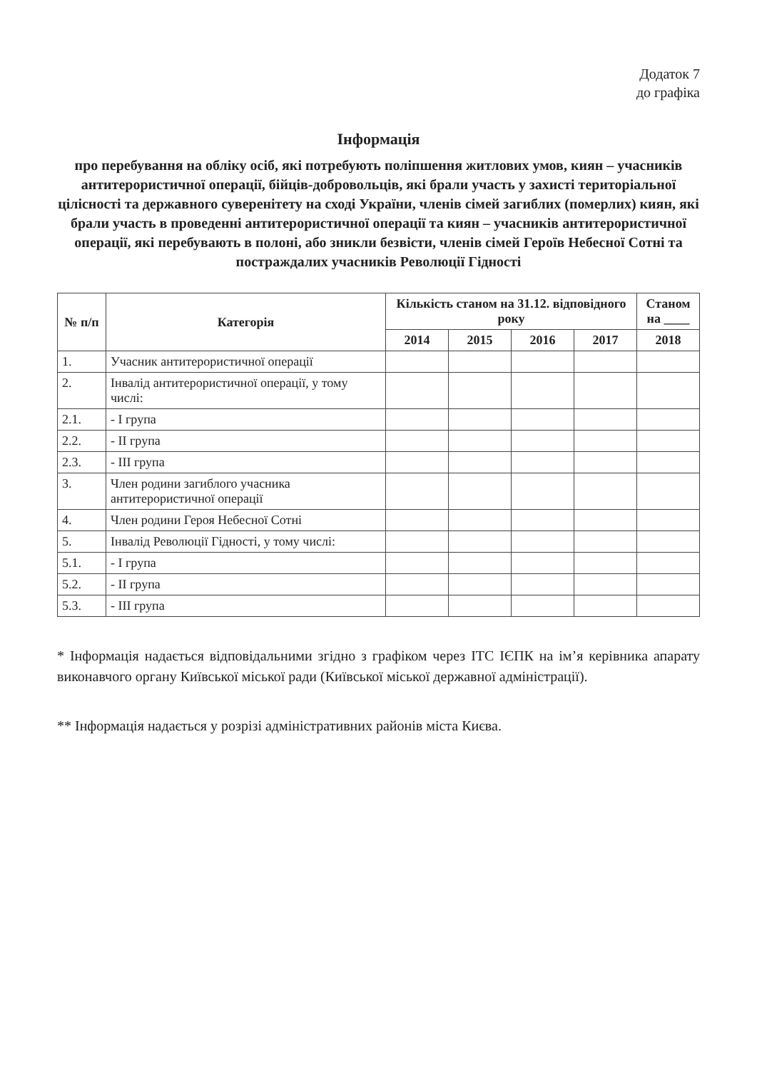Додаток 7
до графіка
Інформація
про перебування на обліку осіб, які потребують поліпшення житлових умов, киян – учасників антитерористичної операції, бійців-добровольців, які брали участь у захисті територіальної цілісності та державного суверенітету на сході України, членів сімей загиблих (померлих) киян, які брали участь в проведенні антитерористичної операції та киян – учасників антитерористичної операції, які перебувають в полоні, або зникли безвісти, членів сімей Героїв Небесної Сотні та постраждалих учасників Революції Гідності
| № п/п | Категорія | Кількість станом на 31.12. відповідного року | | | | Станом на ____ |
| --- | --- | --- | --- | --- | --- | --- |
| | | 2014 | 2015 | 2016 | 2017 | 2018 |
| 1. | Учасник антитерористичної операції | | | | | |
| 2. | Інвалід антитерористичної операції, у тому числі: | | | | | |
| 2.1. | - І група | | | | | |
| 2.2. | - ІІ група | | | | | |
| 2.3. | - ІІІ група | | | | | |
| 3. | Член родини загиблого учасника антитерористичної операції | | | | | |
| 4. | Член родини Героя Небесної Сотні | | | | | |
| 5. | Інвалід Революції Гідності, у тому числі: | | | | | |
| 5.1. | - І група | | | | | |
| 5.2. | - ІІ група | | | | | |
| 5.3. | - ІІІ група | | | | | |
* Інформація надається відповідальними згідно з графіком через ІТС ІЄПК на ім’я керівника апарату виконавчого органу Київської міської ради (Київської міської державної адміністрації).
** Інформація надається у розрізі адміністративних районів міста Києва.